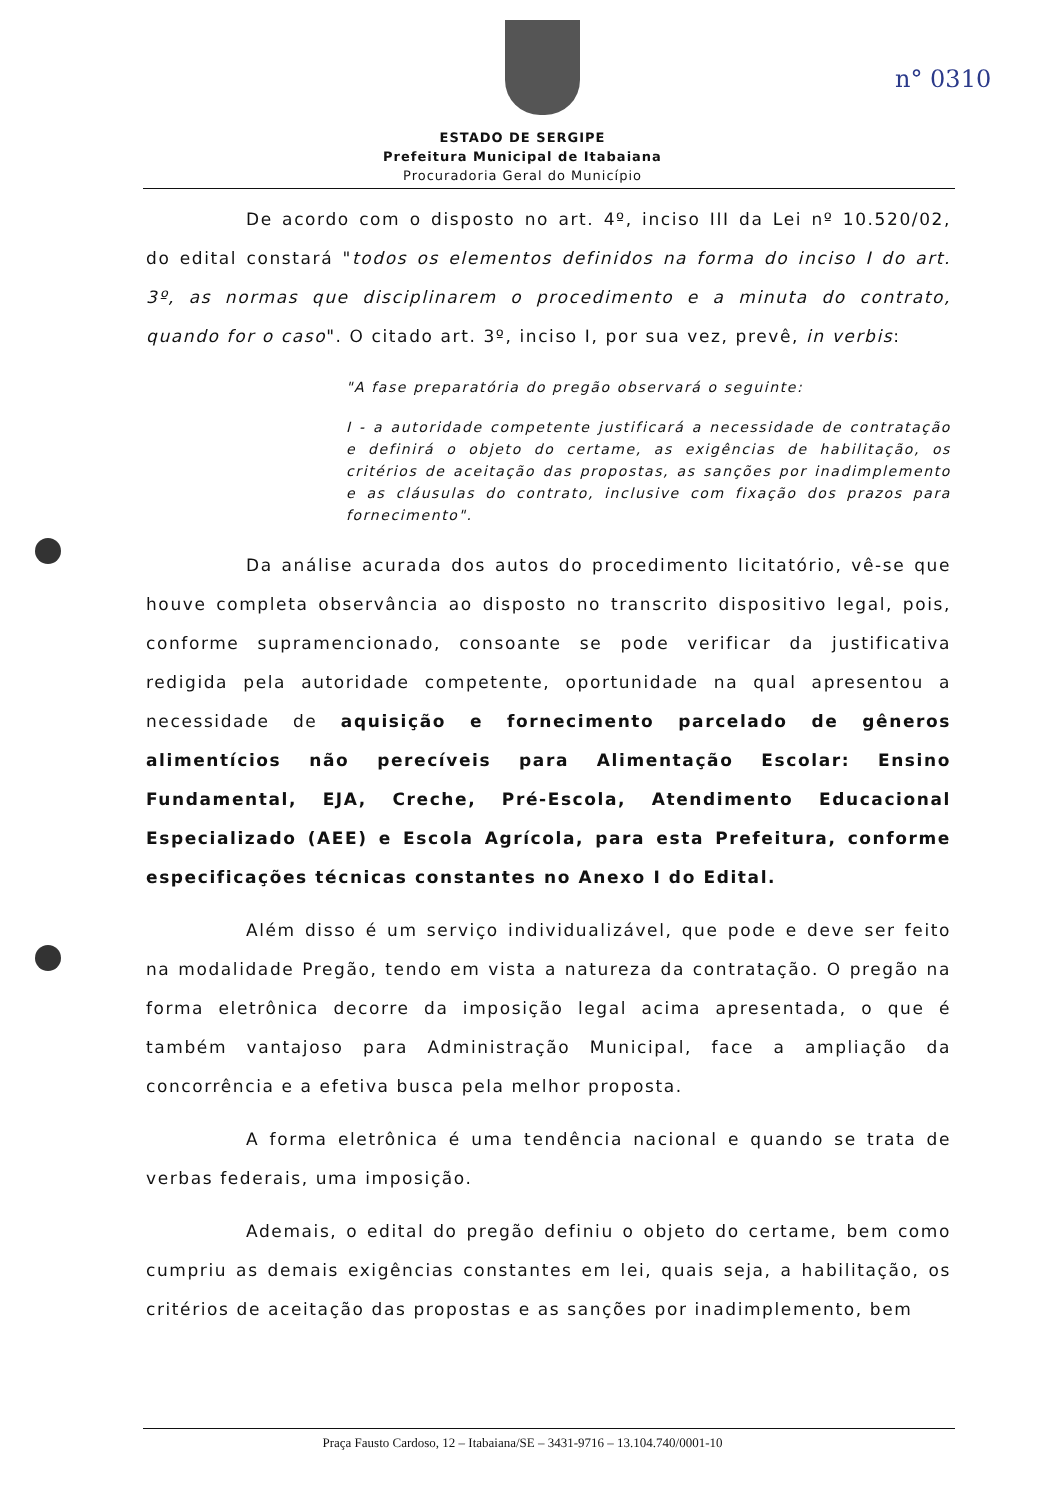n° 0310
ESTADO DE SERGIPE
Prefeitura Municipal de Itabaiana
Procuradoria Geral do Município
De acordo com o disposto no art. 4º, inciso III da Lei nº 10.520/02, do edital constará "todos os elementos definidos na forma do inciso I do art. 3º, as normas que disciplinarem o procedimento e a minuta do contrato, quando for o caso". O citado art. 3º, inciso I, por sua vez, prevê, in verbis:
"A fase preparatória do pregão observará o seguinte:
I - a autoridade competente justificará a necessidade de contratação e definirá o objeto do certame, as exigências de habilitação, os critérios de aceitação das propostas, as sanções por inadimplemento e as cláusulas do contrato, inclusive com fixação dos prazos para fornecimento".
Da análise acurada dos autos do procedimento licitatório, vê-se que houve completa observância ao disposto no transcrito dispositivo legal, pois, conforme supramencionado, consoante se pode verificar da justificativa redigida pela autoridade competente, oportunidade na qual apresentou a necessidade de aquisição e fornecimento parcelado de gêneros alimentícios não perecíveis para Alimentação Escolar: Ensino Fundamental, EJA, Creche, Pré-Escola, Atendimento Educacional Especializado (AEE) e Escola Agrícola, para esta Prefeitura, conforme especificações técnicas constantes no Anexo I do Edital.
Além disso é um serviço individualizável, que pode e deve ser feito na modalidade Pregão, tendo em vista a natureza da contratação. O pregão na forma eletrônica decorre da imposição legal acima apresentada, o que é também vantajoso para Administração Municipal, face a ampliação da concorrência e a efetiva busca pela melhor proposta.
A forma eletrônica é uma tendência nacional e quando se trata de verbas federais, uma imposição.
Ademais, o edital do pregão definiu o objeto do certame, bem como cumpriu as demais exigências constantes em lei, quais seja, a habilitação, os critérios de aceitação das propostas e as sanções por inadimplemento, bem
Praça Fausto Cardoso, 12 – Itabaiana/SE – 3431-9716 – 13.104.740/0001-10